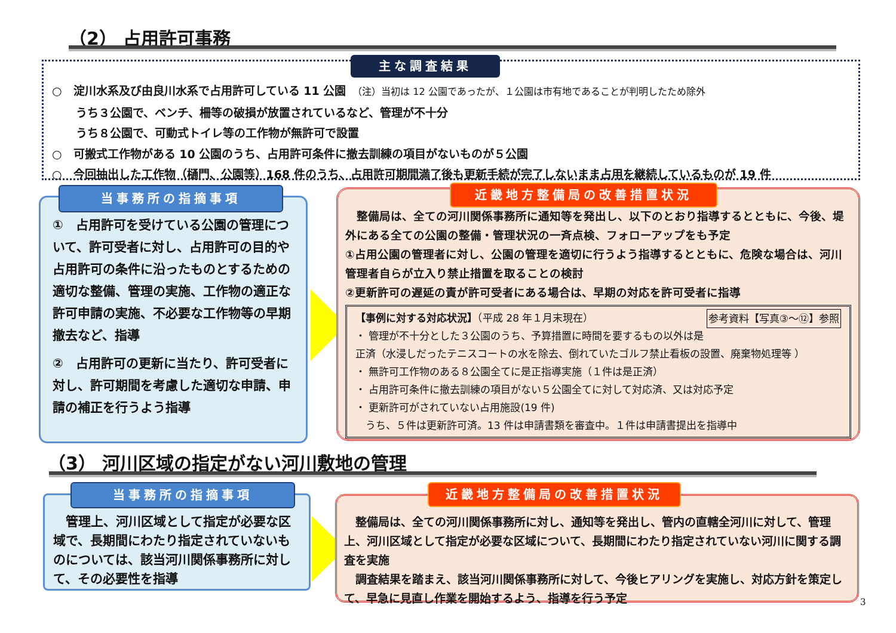（2） 占用許可事務
○　淀川水系及び由良川水系で占用許可している 11 公園　（注）当初は 12 公園であったが、１公園は市有地であることが判明したため除外
うち３公園で、ベンチ、柵等の破損が放置されているなど、管理が不十分
うち８公園で、可動式トイレ等の工作物が無許可で設置
○　可搬式工作物がある 10 公園のうち、占用許可条件に撤去訓練の項目がないものが５公園
○　今回抽出した工作物（樋門、公園等）168 件のうち、占用許可期間満了後も更新手続が完了しないまま占用を継続しているものが 19 件
主な調査結果
①　占用許可を受けている公園の管理について、許可受者に対し、占用許可の目的や占用許可の条件に沿ったものとするための適切な整備、管理の実施、工作物の適正な許可申請の実施、不必要な工作物等の早期撤去など、指導
②　占用許可の更新に当たり、許可受者に対し、許可期間を考慮した適切な申請、申請の補正を行うよう指導
当事務所の指摘事項
　整備局は、全ての河川関係事務所に通知等を発出し、以下のとおり指導するとともに、今後、堤外にある全ての公園の整備・管理状況の一斉点検、フォローアップをも予定
①占用公園の管理者に対し、公園の管理を適切に行うよう指導するとともに、危険な場合は、河川管理者自らが立入り禁止措置を取ることの検討
②更新許可の遅延の責が許可受者にある場合は、早期の対応を許可受者に指導
【事例に対する対応状況】（平成 28 年１月末現在） 参考資料【写真③～⑫】参照
・ 管理が不十分とした３公園のうち、予算措置に時間を要するもの以外は是正済（水浸しだったテニスコートの水を除去、倒れていたゴルフ禁止看板の設置、廃棄物処理等 ）
・ 無許可工作物のある８公園全てに是正指導実施（１件は是正済）
・ 占用許可条件に撤去訓練の項目がない５公園全てに対して対応済、又は対応予定
・ 更新許可がされていない占用施設(19 件)
　うち、５件は更新許可済。13 件は申請書類を審査中。１件は申請書提出を指導中
近畿地方整備局の改善措置状況
（3） 河川区域の指定がない河川敷地の管理
　管理上、河川区域として指定が必要な区域で、長期間にわたり指定されていないものについては、該当河川関係事務所に対して、その必要性を指導
当事務所の指摘事項
　整備局は、全ての河川関係事務所に対し、通知等を発出し、管内の直轄全河川に対して、管理上、河川区域として指定が必要な区域について、長期間にわたり指定されていない河川に関する調査を実施
　調査結果を踏まえ、該当河川関係事務所に対して、今後ヒアリングを実施し、対応方針を策定して、早急に見直し作業を開始するよう、指導を行う予定
近畿地方整備局の改善措置状況
3